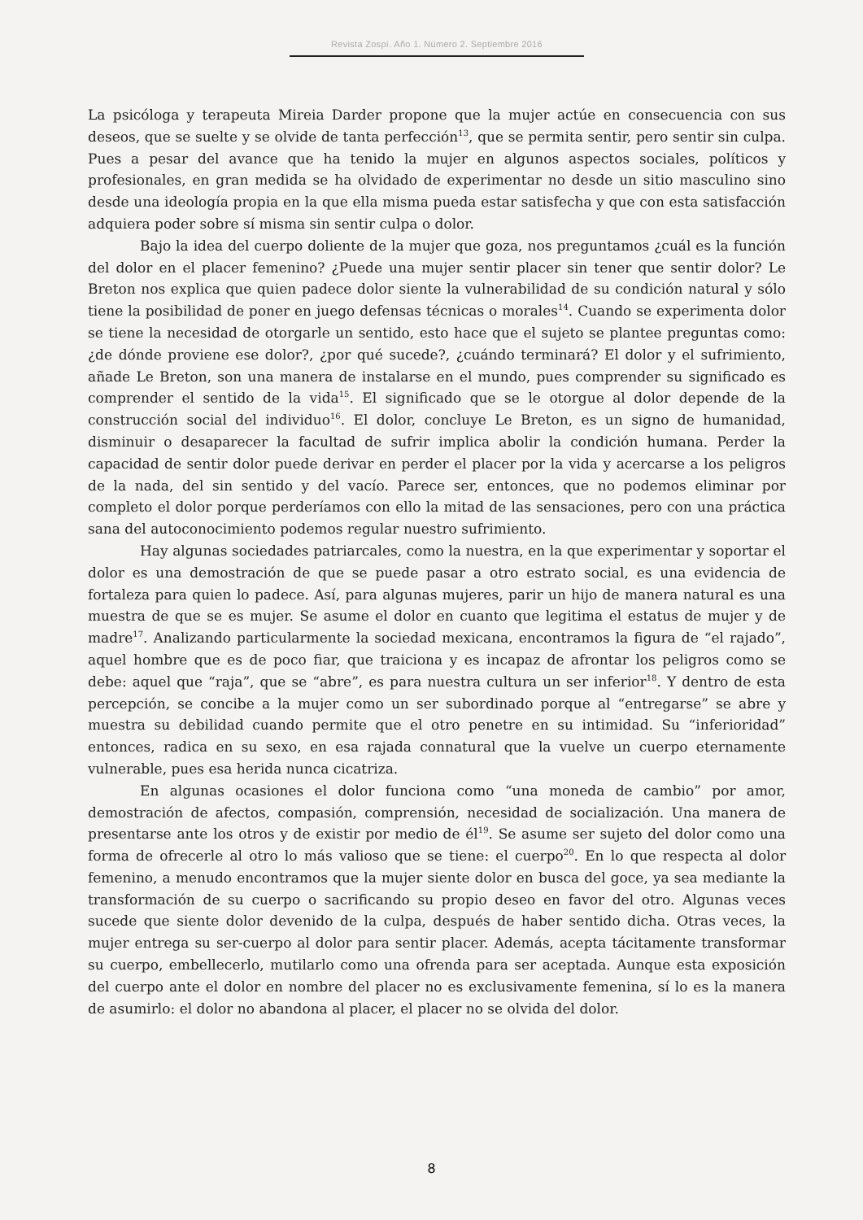Revista Zospí. Año 1. Número 2. Septiembre 2016
La psicóloga y terapeuta Mireia Darder propone que la mujer actúe en consecuencia con sus deseos, que se suelte y se olvide de tanta perfección<sup>13</sup>, que se permita sentir, pero sentir sin culpa. Pues a pesar del avance que ha tenido la mujer en algunos aspectos sociales, políticos y profesionales, en gran medida se ha olvidado de experimentar no desde un sitio masculino sino desde una ideología propia en la que ella misma pueda estar satisfecha y que con esta satisfacción adquiera poder sobre sí misma sin sentir culpa o dolor.
Bajo la idea del cuerpo doliente de la mujer que goza, nos preguntamos ¿cuál es la función del dolor en el placer femenino? ¿Puede una mujer sentir placer sin tener que sentir dolor? Le Breton nos explica que quien padece dolor siente la vulnerabilidad de su condición natural y sólo tiene la posibilidad de poner en juego defensas técnicas o morales<sup>14</sup>. Cuando se experimenta dolor se tiene la necesidad de otorgarle un sentido, esto hace que el sujeto se plantee preguntas como: ¿de dónde proviene ese dolor?, ¿por qué sucede?, ¿cuándo terminará? El dolor y el sufrimiento, añade Le Breton, son una manera de instalarse en el mundo, pues comprender su significado es comprender el sentido de la vida<sup>15</sup>. El significado que se le otorgue al dolor depende de la construcción social del individuo<sup>16</sup>. El dolor, concluye Le Breton, es un signo de humanidad, disminuir o desaparecer la facultad de sufrir implica abolir la condición humana. Perder la capacidad de sentir dolor puede derivar en perder el placer por la vida y acercarse a los peligros de la nada, del sin sentido y del vacío. Parece ser, entonces, que no podemos eliminar por completo el dolor porque perderíamos con ello la mitad de las sensaciones, pero con una práctica sana del autoconocimiento podemos regular nuestro sufrimiento.
Hay algunas sociedades patriarcales, como la nuestra, en la que experimentar y soportar el dolor es una demostración de que se puede pasar a otro estrato social, es una evidencia de fortaleza para quien lo padece. Así, para algunas mujeres, parir un hijo de manera natural es una muestra de que se es mujer. Se asume el dolor en cuanto que legitima el estatus de mujer y de madre<sup>17</sup>. Analizando particularmente la sociedad mexicana, encontramos la figura de “el rajado”, aquel hombre que es de poco fiar, que traiciona y es incapaz de afrontar los peligros como se debe: aquel que “raja”, que se “abre”, es para nuestra cultura un ser inferior<sup>18</sup>. Y dentro de esta percepción, se concibe a la mujer como un ser subordinado porque al “entregarse” se abre y muestra su debilidad cuando permite que el otro penetre en su intimidad. Su “inferioridad” entonces, radica en su sexo, en esa rajada connatural que la vuelve un cuerpo eternamente vulnerable, pues esa herida nunca cicatriza.
En algunas ocasiones el dolor funciona como “una moneda de cambio” por amor, demostración de afectos, compasión, comprensión, necesidad de socialización. Una manera de presentarse ante los otros y de existir por medio de él<sup>19</sup>. Se asume ser sujeto del dolor como una forma de ofrecerle al otro lo más valioso que se tiene: el cuerpo<sup>20</sup>. En lo que respecta al dolor femenino, a menudo encontramos que la mujer siente dolor en busca del goce, ya sea mediante la transformación de su cuerpo o sacrificando su propio deseo en favor del otro. Algunas veces sucede que siente dolor devenido de la culpa, después de haber sentido dicha. Otras veces, la mujer entrega su ser-cuerpo al dolor para sentir placer. Además, acepta tácitamente transformar su cuerpo, embellecerlo, mutilarlo como una ofrenda para ser aceptada. Aunque esta exposición del cuerpo ante el dolor en nombre del placer no es exclusivamente femenina, sí lo es la manera de asumirlo: el dolor no abandona al placer, el placer no se olvida del dolor.
8